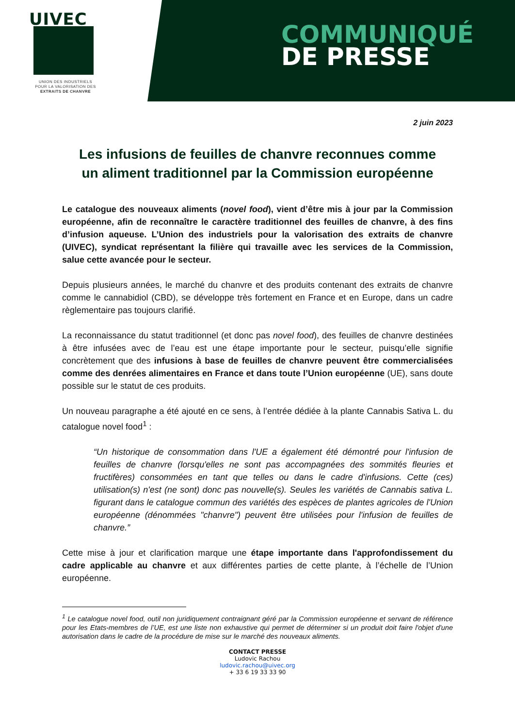UIVEC
UNION DES INDUSTRIELS
POUR LA VALORISATION DES
EXTRAITS DE CHANVRE
COMMUNIQUÉ
DE PRESSE
2 juin 2023
Les infusions de feuilles de chanvre reconnues comme un aliment traditionnel par la Commission européenne
Le catalogue des nouveaux aliments (novel food), vient d’être mis à jour par la Commission européenne, afin de reconnaître le caractère traditionnel des feuilles de chanvre, à des fins d’infusion aqueuse. L’Union des industriels pour la valorisation des extraits de chanvre (UIVEC), syndicat représentant la filière qui travaille avec les services de la Commission, salue cette avancée pour le secteur.
Depuis plusieurs années, le marché du chanvre et des produits contenant des extraits de chanvre comme le cannabidiol (CBD), se développe très fortement en France et en Europe, dans un cadre règlementaire pas toujours clarifié.
La reconnaissance du statut traditionnel (et donc pas novel food), des feuilles de chanvre destinées à être infusées avec de l’eau est une étape importante pour le secteur, puisqu’elle signifie concrètement que des infusions à base de feuilles de chanvre peuvent être commercialisées comme des denrées alimentaires en France et dans toute l’Union européenne (UE), sans doute possible sur le statut de ces produits.
Un nouveau paragraphe a été ajouté en ce sens, à l’entrée dédiée à la plante Cannabis Sativa L. du catalogue novel food<sup>1</sup> :
“Un historique de consommation dans l'UE a également été démontré pour l'infusion de feuilles de chanvre (lorsqu'elles ne sont pas accompagnées des sommités fleuries et fructifères) consommées en tant que telles ou dans le cadre d'infusions. Cette (ces) utilisation(s) n'est (ne sont) donc pas nouvelle(s). Seules les variétés de Cannabis sativa L. figurant dans le catalogue commun des variétés des espèces de plantes agricoles de l'Union européenne (dénommées "chanvre") peuvent être utilisées pour l'infusion de feuilles de chanvre.”
Cette mise à jour et clarification marque une étape importante dans l'approfondissement du cadre applicable au chanvre et aux différentes parties de cette plante, à l’échelle de l’Union européenne.
<sup>1</sup> Le catalogue novel food, outil non juridiquement contraignant géré par la Commission européenne et servant de référence pour les Etats-membres de l’UE, est une liste non exhaustive qui permet de déterminer si un produit doit faire l'objet d'une autorisation dans le cadre de la procédure de mise sur le marché des nouveaux aliments.
CONTACT PRESSE
Ludovic Rachou
ludovic.rachou@uivec.org
+ 33 6 19 33 33 90